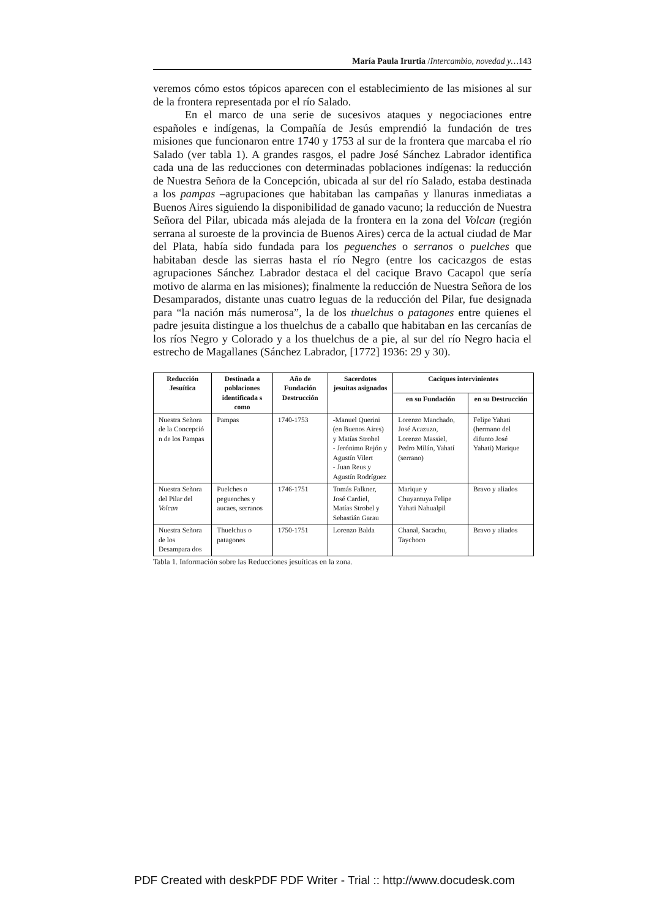María Paula Irurtia /Intercambio, novedad y…143
veremos cómo estos tópicos aparecen con el establecimiento de las misiones al sur de la frontera representada por el río Salado.
En el marco de una serie de sucesivos ataques y negociaciones entre españoles e indígenas, la Compañía de Jesús emprendió la fundación de tres misiones que funcionaron entre 1740 y 1753 al sur de la frontera que marcaba el río Salado (ver tabla 1). A grandes rasgos, el padre José Sánchez Labrador identifica cada una de las reducciones con determinadas poblaciones indígenas: la reducción de Nuestra Señora de la Concepción, ubicada al sur del río Salado, estaba destinada a los pampas –agrupaciones que habitaban las campañas y llanuras inmediatas a Buenos Aires siguiendo la disponibilidad de ganado vacuno; la reducción de Nuestra Señora del Pilar, ubicada más alejada de la frontera en la zona del Volcan (región serrana al suroeste de la provincia de Buenos Aires) cerca de la actual ciudad de Mar del Plata, había sido fundada para los peguenches o serranos o puelches que habitaban desde las sierras hasta el río Negro (entre los cacicazgos de estas agrupaciones Sánchez Labrador destaca el del cacique Bravo Cacapol que sería motivo de alarma en las misiones); finalmente la reducción de Nuestra Señora de los Desamparados, distante unas cuatro leguas de la reducción del Pilar, fue designada para “la nación más numerosa”, la de los thuelchus o patagones entre quienes el padre jesuita distingue a los thuelchus de a caballo que habitaban en las cercanías de los ríos Negro y Colorado y a los thuelchus de a pie, al sur del río Negro hacia el estrecho de Magallanes (Sánchez Labrador, [1772] 1936: 29 y 30).
| Reducción Jesuítica | Destinada a poblaciones identificada s como | Año de Fundación Destrucción | Sacerdotes jesuitas asignados | Caciques intervinientes | |
| --- | --- | --- | --- | --- | --- |
| | | | | en su Fundación | en su Destrucción |
| Nuestra Señora de la Concepció n de los Pampas | Pampas | 1740-1753 | -Manuel Querini (en Buenos Aires) y Matías Strobel - Jerónimo Rejón y Agustín Vilert - Juan Reus y Agustín Rodríguez | Lorenzo Manchado, José Acazuzo, Lorenzo Massiel, Pedro Milán, Yahatí (serrano) | Felipe Yahati (hermano del difunto José Yahati) Marique |
| Nuestra Señora del Pilar del Volcan | Puelches o peguenches y aucaes, serranos | 1746-1751 | Tomás Falkner, José Cardiel, Matías Strobel y Sebastián Garau | Marique y Chuyantuya Felipe Yahati Nahualpil | Bravo y aliados |
| Nuestra Señora de los Desampara dos | Thuelchus o patagones | 1750-1751 | Lorenzo Balda | Chanal, Sacachu, Taychoco | Bravo y aliados |
Tabla 1. Información sobre las Reducciones jesuíticas en la zona.
PDF Created with deskPDF PDF Writer - Trial :: http://www.docudesk.com